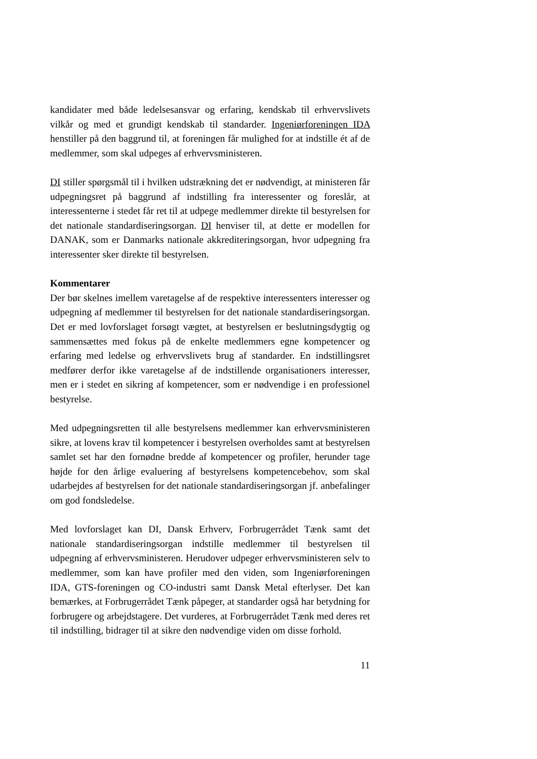kandidater med både ledelsesansvar og erfaring, kendskab til erhvervslivets vilkår og med et grundigt kendskab til standarder. Ingeniørforeningen IDA henstiller på den baggrund til, at foreningen får mulighed for at indstille ét af de medlemmer, som skal udpeges af erhvervsministeren.
DI stiller spørgsmål til i hvilken udstrækning det er nødvendigt, at ministeren får udpegningsret på baggrund af indstilling fra interessenter og foreslår, at interessenterne i stedet får ret til at udpege medlemmer direkte til bestyrelsen for det nationale standardiseringsorgan. DI henviser til, at dette er modellen for DANAK, som er Danmarks nationale akkrediteringsorgan, hvor udpegning fra interessenter sker direkte til bestyrelsen.
Kommentarer
Der bør skelnes imellem varetagelse af de respektive interessenters interesser og udpegning af medlemmer til bestyrelsen for det nationale standardiseringsorgan. Det er med lovforslaget forsøgt vægtet, at bestyrelsen er beslutningsdygtig og sammensættes med fokus på de enkelte medlemmers egne kompetencer og erfaring med ledelse og erhvervslivets brug af standarder. En indstillingsret medfører derfor ikke varetagelse af de indstillende organisationers interesser, men er i stedet en sikring af kompetencer, som er nødvendige i en professionel bestyrelse.
Med udpegningsretten til alle bestyrelsens medlemmer kan erhvervsministeren sikre, at lovens krav til kompetencer i bestyrelsen overholdes samt at bestyrelsen samlet set har den fornødne bredde af kompetencer og profiler, herunder tage højde for den årlige evaluering af bestyrelsens kompetencebehov, som skal udarbejdes af bestyrelsen for det nationale standardiseringsorgan jf. anbefalinger om god fondsledelse.
Med lovforslaget kan DI, Dansk Erhverv, Forbrugerrådet Tænk samt det nationale standardiseringsorgan indstille medlemmer til bestyrelsen til udpegning af erhvervsministeren. Herudover udpeger erhvervsministeren selv to medlemmer, som kan have profiler med den viden, som Ingeniørforeningen IDA, GTS-foreningen og CO-industri samt Dansk Metal efterlyser. Det kan bemærkes, at Forbrugerrådet Tænk påpeger, at standarder også har betydning for forbrugere og arbejdstagere. Det vurderes, at Forbrugerrådet Tænk med deres ret til indstilling, bidrager til at sikre den nødvendige viden om disse forhold.
11